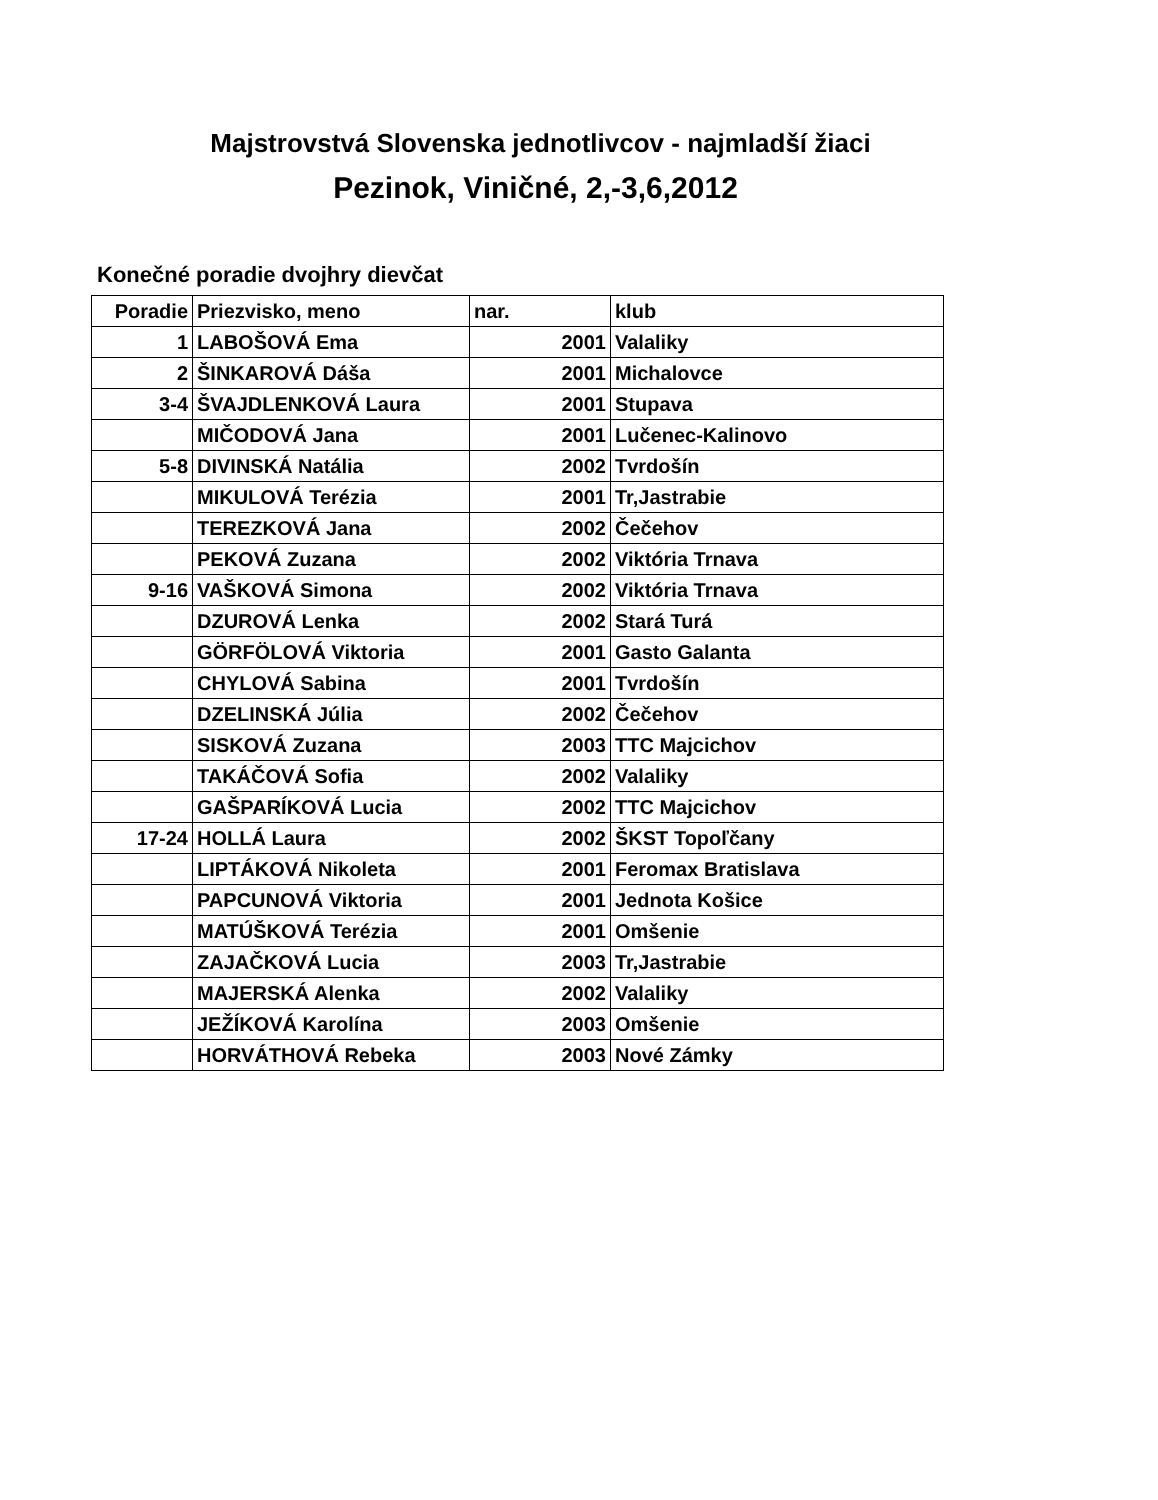Majstrovstvá Slovenska jednotlivcov - najmladší žiaci
Pezinok, Viničné, 2,-3,6,2012
Konečné poradie dvojhry dievčat
| Poradie | Priezvisko, meno | nar. | klub |
| --- | --- | --- | --- |
| 1 | LABOŠOVÁ Ema | 2001 | Valaliky |
| 2 | ŠINKAROVÁ Dáša | 2001 | Michalovce |
| 3-4 | ŠVAJDLENKOVÁ Laura | 2001 | Stupava |
| | MIČODOVÁ Jana | 2001 | Lučenec-Kalinovo |
| 5-8 | DIVINSKÁ Natália | 2002 | Tvrdošín |
| | MIKULOVÁ Terézia | 2001 | Tr,Jastrabie |
| | TEREZKOVÁ Jana | 2002 | Čečehov |
| | PEKOVÁ Zuzana | 2002 | Viktória Trnava |
| 9-16 | VAŠKOVÁ Simona | 2002 | Viktória Trnava |
| | DZUROVÁ Lenka | 2002 | Stará Turá |
| | GÖRFÖLOVÁ Viktoria | 2001 | Gasto Galanta |
| | CHYLOVÁ Sabina | 2001 | Tvrdošín |
| | DZELINSKÁ Júlia | 2002 | Čečehov |
| | SISKOVÁ Zuzana | 2003 | TTC Majcichov |
| | TAKÁČOVÁ Sofia | 2002 | Valaliky |
| | GAŠPARÍKOVÁ Lucia | 2002 | TTC Majcichov |
| 17-24 | HOLLÁ Laura | 2002 | ŠKST Topoľčany |
| | LIPTÁKOVÁ Nikoleta | 2001 | Feromax Bratislava |
| | PAPCUNOVÁ Viktoria | 2001 | Jednota Košice |
| | MATÚŠKOVÁ Terézia | 2001 | Omšenie |
| | ZAJAČKOVÁ Lucia | 2003 | Tr,Jastrabie |
| | MAJERSKÁ Alenka | 2002 | Valaliky |
| | JEŽÍKOVÁ Karolína | 2003 | Omšenie |
| | HORVÁTHOVÁ Rebeka | 2003 | Nové Zámky |